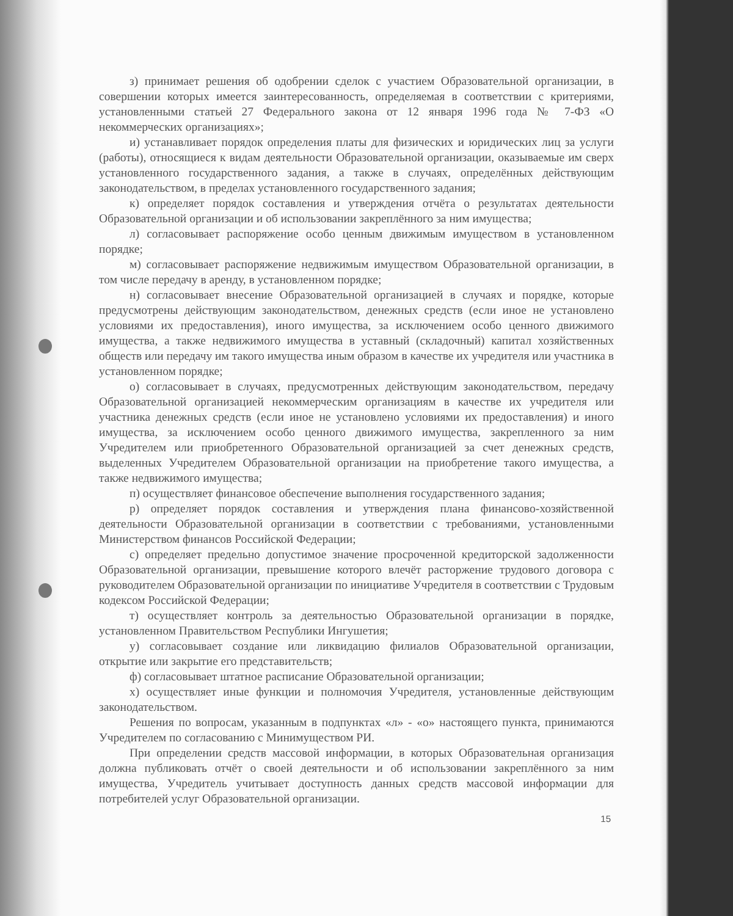з) принимает решения об одобрении сделок с участием Образовательной организации, в совершении которых имеется заинтересованность, определяемая в соответствии с критериями, установленными статьей 27 Федерального закона от 12 января 1996 года № 7-ФЗ «О некоммерческих организациях»;
и) устанавливает порядок определения платы для физических и юридических лиц за услуги (работы), относящиеся к видам деятельности Образовательной организации, оказываемые им сверх установленного государственного задания, а также в случаях, определённых действующим законодательством, в пределах установленного государственного задания;
к) определяет порядок составления и утверждения отчёта о результатах деятельности Образовательной организации и об использовании закреплённого за ним имущества;
л) согласовывает распоряжение особо ценным движимым имуществом в установленном порядке;
м) согласовывает распоряжение недвижимым имуществом Образовательной организации, в том числе передачу в аренду, в установленном порядке;
н) согласовывает внесение Образовательной организацией в случаях и порядке, которые предусмотрены действующим законодательством, денежных средств (если иное не установлено условиями их предоставления), иного имущества, за исключением особо ценного движимого имущества, а также недвижимого имущества в уставный (складочный) капитал хозяйственных обществ или передачу им такого имущества иным образом в качестве их учредителя или участника в установленном порядке;
о) согласовывает в случаях, предусмотренных действующим законодательством, передачу Образовательной организацией некоммерческим организациям в качестве их учредителя или участника денежных средств (если иное не установлено условиями их предоставления) и иного имущества, за исключением особо ценного движимого имущества, закрепленного за ним Учредителем или приобретенного Образовательной организацией за счет денежных средств, выделенных Учредителем Образовательной организации на приобретение такого имущества, а также недвижимого имущества;
п) осуществляет финансовое обеспечение выполнения государственного задания;
р) определяет порядок составления и утверждения плана финансово-хозяйственной деятельности Образовательной организации в соответствии с требованиями, установленными Министерством финансов Российской Федерации;
с) определяет предельно допустимое значение просроченной кредиторской задолженности Образовательной организации, превышение которого влечёт расторжение трудового договора с руководителем Образовательной организации по инициативе Учредителя в соответствии с Трудовым кодексом Российской Федерации;
т) осуществляет контроль за деятельностью Образовательной организации в порядке, установленном Правительством Республики Ингушетия;
у) согласовывает создание или ликвидацию филиалов Образовательной организации, открытие или закрытие его представительств;
ф) согласовывает штатное расписание Образовательной организации;
х) осуществляет иные функции и полномочия Учредителя, установленные действующим законодательством.
Решения по вопросам, указанным в подпунктах «л» - «о» настоящего пункта, принимаются Учредителем по согласованию с Минимуществом РИ.
При определении средств массовой информации, в которых Образовательная организация должна публиковать отчёт о своей деятельности и об использовании закреплённого за ним имущества, Учредитель учитывает доступность данных средств массовой информации для потребителей услуг Образовательной организации.
15